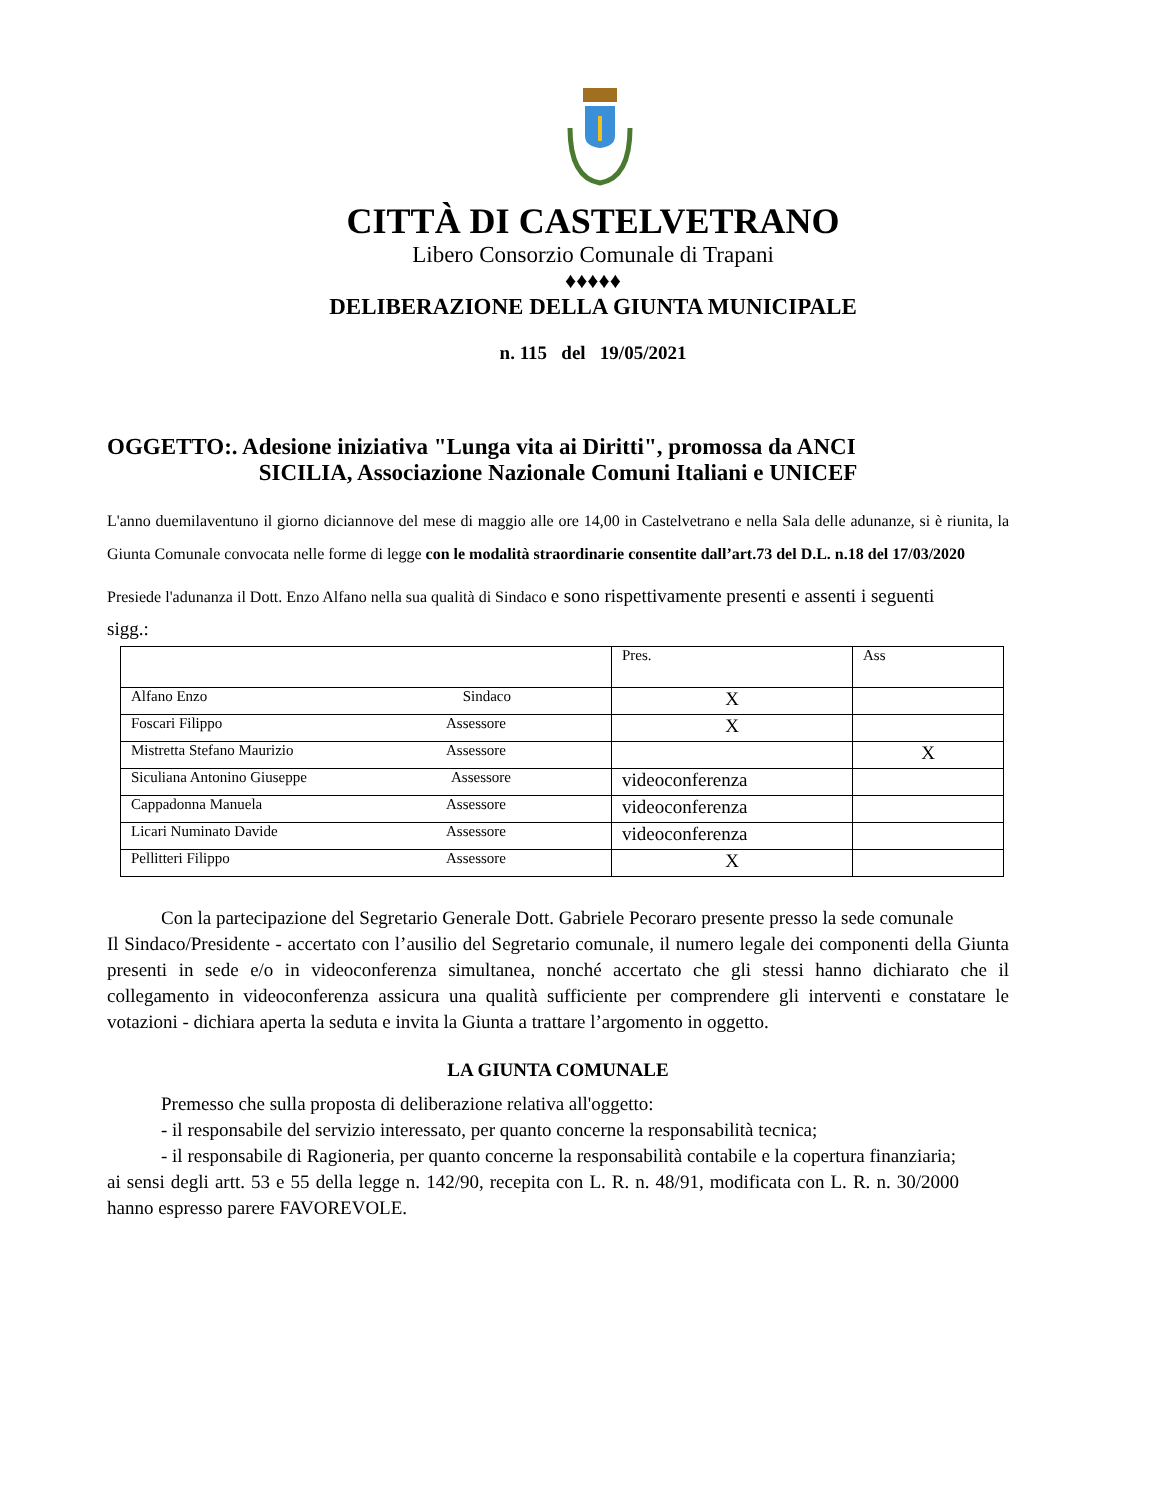CITTÀ DI CASTELVETRANO
Libero Consorzio Comunale di Trapani
♦♦♦♦♦
DELIBERAZIONE DELLA GIUNTA MUNICIPALE
n. 115 del 19/05/2021
OGGETTO:. Adesione iniziativa "Lunga vita ai Diritti", promossa da ANCI
SICILIA, Associazione Nazionale Comuni Italiani e UNICEF
L'anno duemilaventuno il giorno diciannove del mese di maggio alle ore 14,00 in Castelvetrano e nella Sala delle adunanze, si è riunita, la Giunta Comunale convocata nelle forme di legge con le modalità straordinarie consentite dall’art.73 del D.L. n.18 del 17/03/2020
Presiede l'adunanza il Dott. Enzo Alfano nella sua qualità di Sindaco e sono rispettivamente presenti e assenti i seguenti sigg.:
| | Pres. | Ass |
| Alfano Enzo Sindaco | X | |
| Foscari Filippo Assessore | X | |
| Mistretta Stefano Maurizio Assessore | | X |
| Siculiana Antonino Giuseppe Assessore | videoconferenza | |
| Cappadonna Manuela Assessore | videoconferenza | |
| Licari Numinato Davide Assessore | videoconferenza | |
| Pellitteri Filippo Assessore | X | |
Con la partecipazione del Segretario Generale Dott. Gabriele Pecoraro presente presso la sede comunale
Il Sindaco/Presidente - accertato con l’ausilio del Segretario comunale, il numero legale dei componenti della Giunta presenti in sede e/o in videoconferenza simultanea, nonché accertato che gli stessi hanno dichiarato che il collegamento in videoconferenza assicura una qualità sufficiente per comprendere gli interventi e constatare le votazioni - dichiara aperta la seduta e invita la Giunta a trattare l’argomento in oggetto.
LA GIUNTA COMUNALE
Premesso che sulla proposta di deliberazione relativa all'oggetto:
- il responsabile del servizio interessato, per quanto concerne la responsabilità tecnica;
- il responsabile di Ragioneria, per quanto concerne la responsabilità contabile e la copertura finanziaria;
ai sensi degli artt. 53 e 55 della legge n. 142/90, recepita con L. R. n. 48/91, modificata con L. R. n. 30/2000 hanno espresso parere FAVOREVOLE.